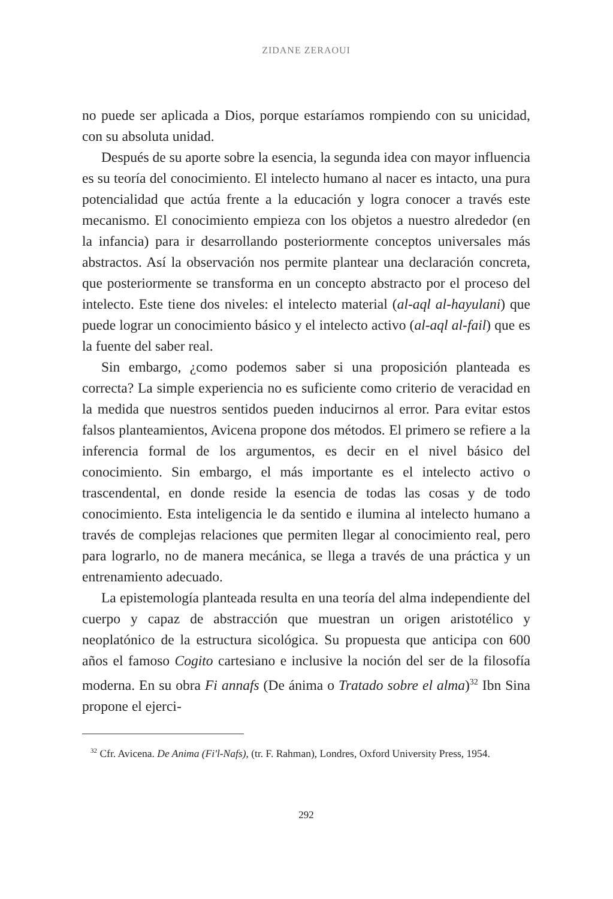ZIDANE ZERAOUI
no puede ser aplicada a Dios, porque estaríamos rompiendo con su unicidad, con su absoluta unidad.
Después de su aporte sobre la esencia, la segunda idea con mayor influencia es su teoría del conocimiento. El intelecto humano al nacer es intacto, una pura potencialidad que actúa frente a la educación y logra conocer a través este mecanismo. El conocimiento empieza con los objetos a nuestro alrededor (en la infancia) para ir desarrollando posteriormente conceptos universales más abstractos. Así la observación nos permite plantear una declaración concreta, que posteriormente se transforma en un concepto abstracto por el proceso del intelecto. Este tiene dos niveles: el intelecto material (al-aql al-hayulani) que puede lograr un conocimiento básico y el intelecto activo (al-aql al-fail) que es la fuente del saber real.
Sin embargo, ¿como podemos saber si una proposición planteada es correcta? La simple experiencia no es suficiente como criterio de veracidad en la medida que nuestros sentidos pueden inducirnos al error. Para evitar estos falsos planteamientos, Avicena propone dos métodos. El primero se refiere a la inferencia formal de los argumentos, es decir en el nivel básico del conocimiento. Sin embargo, el más importante es el intelecto activo o trascendental, en donde reside la esencia de todas las cosas y de todo conocimiento. Esta inteligencia le da sentido e ilumina al intelecto humano a través de complejas relaciones que permiten llegar al conocimiento real, pero para lograrlo, no de manera mecánica, se llega a través de una práctica y un entrenamiento adecuado.
La epistemología planteada resulta en una teoría del alma independiente del cuerpo y capaz de abstracción que muestran un origen aristotélico y neoplatónico de la estructura sicológica. Su propuesta que anticipa con 600 años el famoso Cogito cartesiano e inclusive la noción del ser de la filosofía moderna. En su obra Fi annafs (De ánima o Tratado sobre el alma)<sup>32</sup> Ibn Sina propone el ejerci-
<sup>32</sup> Cfr. Avicena. De Anima (Fi'l-Nafs), (tr. F. Rahman), Londres, Oxford University Press, 1954.
292